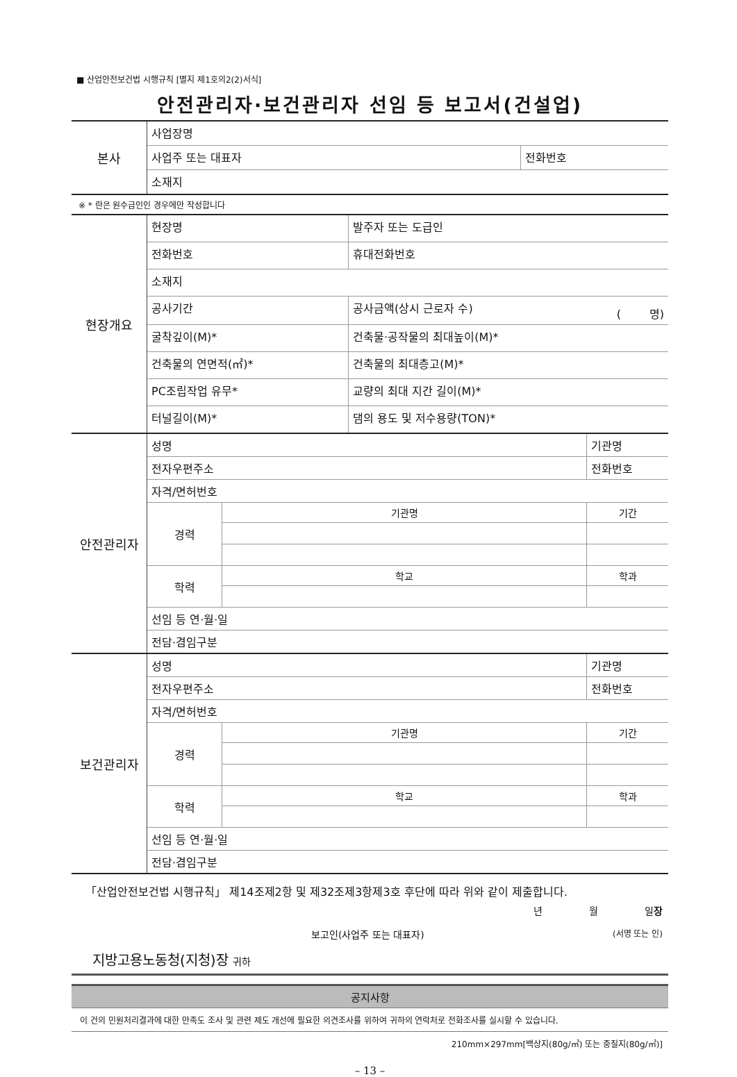■ 산업안전보건법 시행규칙 [별지 제1호의2(2)서식]
안전관리자·보건관리자 선임 등 보고서(건설업)
| 본사 | 사업장명 | |
| | 사업주 또는 대표자 | 전화번호 |
| | 소재지 | |
※ * 란은 원수급인인 경우에만 작성합니다
| 현장개요 | 현장명 | 발주자 또는 도급인 |
| | 전화번호 | 휴대전화번호 |
| | 소재지 | |
| | 공사기간 | 공사금액(상시 근로자 수) ( 명) |
| | 굴착깊이(M)* | 건축물·공작물의 최대높이(M)* |
| | 건축물의 연면적(㎡)* | 건축물의 최대층고(M)* |
| | PC조립작업 유무* | 교량의 최대 지간 길이(M)* |
| | 터널길이(M)* | 댐의 용도 및 저수용량(TON)* |
| 안전관리자 | 성명 | | 기관명 |
| | 전자우편주소 | | 전화번호 |
| | 자격/면허번호 | | |
| | 경력 | 기관명 | 기간 |
| | 학력 | 학교 | 학과 |
| | 선임 등 연·월·일 | | |
| | 전담·겸임구분 | | |
| 보건관리자 | 성명 | | 기관명 |
| | 전자우편주소 | | 전화번호 |
| | 자격/면허번호 | | |
| | 경력 | 기관명 | 기간 |
| | 학력 | 학교 | 학과 |
| | 선임 등 연·월·일 | | |
| | 전담·겸임구분 | | |
「산업안전보건법 시행규칙」 제14조제2항 및 제32조제3항제3호 후단에 따라 위와 같이 제출합니다.
년 월 일장
보고인(사업주 또는 대표자) (서명 또는 인)
지방고용노동청(지청)장 귀하
공지사항
이 건의 민원처리결과에 대한 만족도 조사 및 관련 제도 개선에 필요한 의견조사를 위하여 귀하의 연락처로 전화조사를 실시할 수 있습니다.
210mm×297mm[백상지(80g/㎡) 또는 중질지(80g/㎡)]
– 13 –